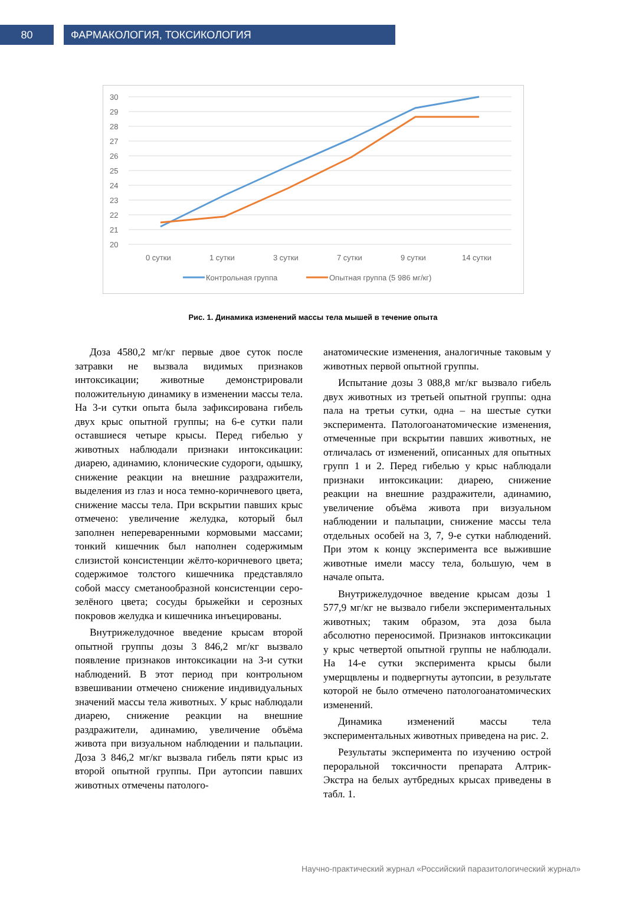80 ФАРМАКОЛОГИЯ, ТОКСИКОЛОГИЯ
30
29
28
27
26
25
24
23
22
21
20
0 сутки
1 сутки
3 сутки
7 сутки
9 сутки
14 сутки
Контрольная группа
Опытная группа (5 986 мг/кг)
Рис. 1. Динамика изменений массы тела мышей в течение опыта
Доза 4580,2 мг/кг первые двое суток после затравки не вызвала видимых признаков интоксикации; животные демонстрировали положительную динамику в изменении массы тела. На 3-и сутки опыта была зафиксирована гибель двух крыс опытной группы; на 6-е сутки пали оставшиеся четыре крысы. Перед гибелью у животных наблюдали признаки интоксикации: диарею, адинамию, клонические судороги, одышку, снижение реакции на внешние раздражители, выделения из глаз и носа темно-коричневого цвета, снижение массы тела. При вскрытии павших крыс отмечено: увеличение желудка, который был заполнен непереваренными кормовыми массами; тонкий кишечник был наполнен содержимым слизистой консистенции жёлто-коричневого цвета; содержимое толстого кишечника представляло собой массу сметанообразной консистенции серо-зелёного цвета; сосуды брыжейки и серозных покровов желудка и кишечника инъецированы.
Внутрижелудочное введение крысам второй опытной группы дозы 3 846,2 мг/кг вызвало появление признаков интоксикации на 3-и сутки наблюдений. В этот период при контрольном взвешивании отмечено снижение индивидуальных значений массы тела животных. У крыс наблюдали диарею, снижение реакции на внешние раздражители, адинамию, увеличение объёма живота при визуальном наблюдении и пальпации. Доза 3 846,2 мг/кг вызвала гибель пяти крыс из второй опытной группы. При аутопсии павших животных отмечены патолого-
анатомические изменения, аналогичные таковым у животных первой опытной группы.
Испытание дозы 3 088,8 мг/кг вызвало гибель двух животных из третьей опытной группы: одна пала на третьи сутки, одна – на шестые сутки эксперимента. Патологоанатомические изменения, отмеченные при вскрытии павших животных, не отличалась от изменений, описанных для опытных групп 1 и 2. Перед гибелью у крыс наблюдали признаки интоксикации: диарею, снижение реакции на внешние раздражители, адинамию, увеличение объёма живота при визуальном наблюдении и пальпации, снижение массы тела отдельных особей на 3, 7, 9-е сутки наблюдений. При этом к концу эксперимента все выжившие животные имели массу тела, большую, чем в начале опыта.
Внутрижелудочное введение крысам дозы 1 577,9 мг/кг не вызвало гибели экспериментальных животных; таким образом, эта доза была абсолютно переносимой. Признаков интоксикации у крыс четвертой опытной группы не наблюдали. На 14-е сутки эксперимента крысы были умерщвлены и подвергнуты аутопсии, в результате которой не было отмечено патологоанатомических изменений.
Динамика изменений массы тела экспериментальных животных приведена на рис. 2.
Результаты эксперимента по изучению острой пероральной токсичности препарата Алтрик-Экстра на белых аутбредных крысах приведены в табл. 1.
Научно-практический журнал «Российский паразитологический журнал»